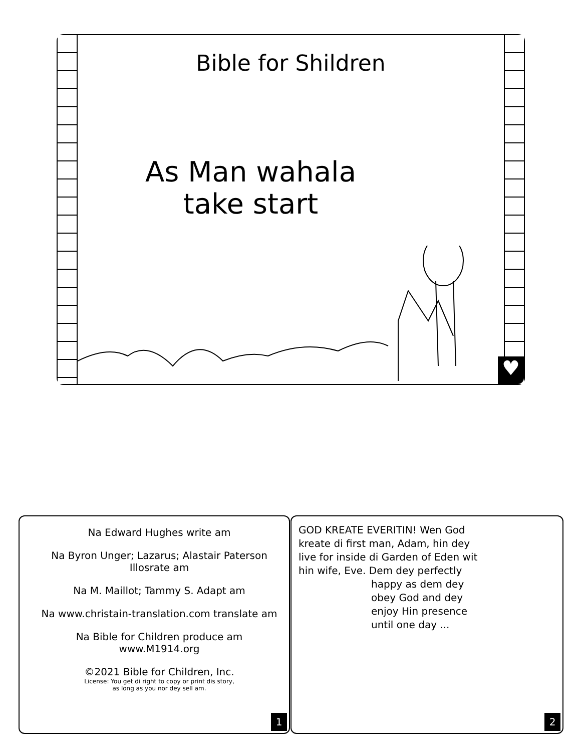Bible for Shildren
As Man wahala
take start
♥
Na Edward Hughes write am
Na Byron Unger; Lazarus; Alastair Paterson
Illosrate am
Na M. Maillot; Tammy S. Adapt am
Na www.christain-translation.com translate am
Na Bible for Children produce am
www.M1914.org
©2021 Bible for Children, Inc.
License: You get di right to copy or print dis story,
as long as you nor dey sell am.
1
GOD KREATE EVERITIN! Wen God kreate di first man, Adam, hin dey live for inside di Garden of Eden wit hin wife, Eve. Dem dey perfectly
happy as dem dey obey God and dey enjoy Hin presence until one day ...
2